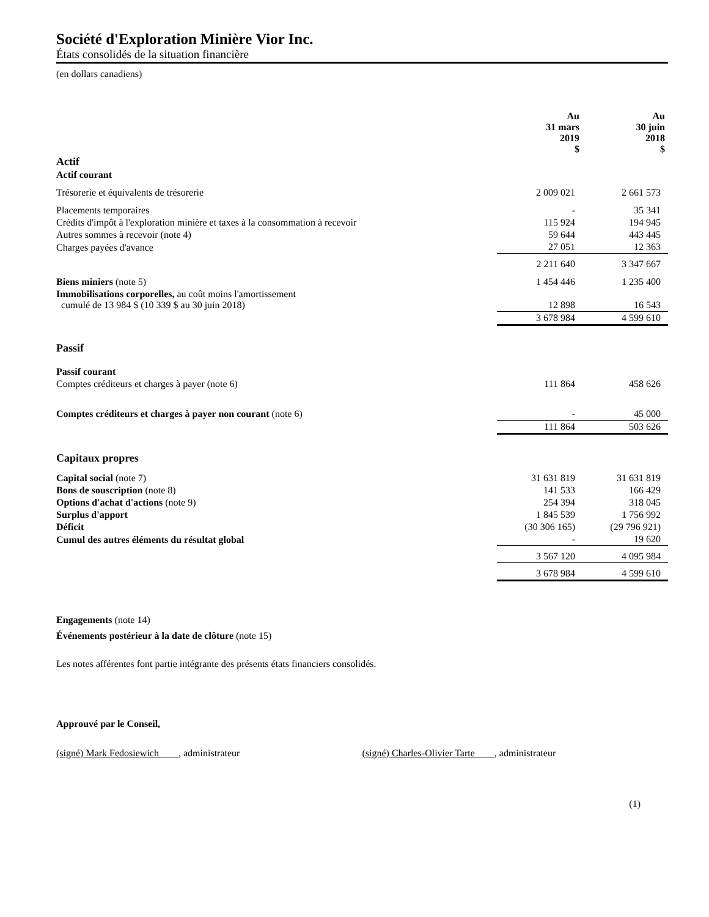Société d'Exploration Minière Vior Inc.
États consolidés de la situation financière
(en dollars canadiens)
| | Au 31 mars 2019 $ | Au 30 juin 2018 $ |
| --- | --- | --- |
| Actif | | |
| Actif courant | | |
| Trésorerie et équivalents de trésorerie | 2 009 021 | 2 661 573 |
| Placements temporaires | - | 35 341 |
| Crédits d'impôt à l'exploration minière et taxes à la consommation à recevoir | 115 924 | 194 945 |
| Autres sommes à recevoir (note 4) | 59 644 | 443 445 |
| Charges payées d'avance | 27 051 | 12 363 |
| | 2 211 640 | 3 347 667 |
| Biens miniers (note 5) | 1 454 446 | 1 235 400 |
| Immobilisations corporelles, au coût moins l'amortissement cumulé de 13 984 $ (10 339 $ au 30 juin 2018) | 12 898 | 16 543 |
| | 3 678 984 | 4 599 610 |
| Passif | | |
| Passif courant | | |
| Comptes créditeurs et charges à payer (note 6) | 111 864 | 458 626 |
| Comptes créditeurs et charges à payer non courant (note 6) | - | 45 000 |
| | 111 864 | 503 626 |
| Capitaux propres | | |
| Capital social (note 7) | 31 631 819 | 31 631 819 |
| Bons de souscription (note 8) | 141 533 | 166 429 |
| Options d'achat d'actions (note 9) | 254 394 | 318 045 |
| Surplus d'apport | 1 845 539 | 1 756 992 |
| Déficit | (30 306 165) | (29 796 921) |
| Cumul des autres éléments du résultat global | - | 19 620 |
| | 3 567 120 | 4 095 984 |
| | 3 678 984 | 4 599 610 |
Engagements (note 14)
Événements postérieur à la date de clôture (note 15)
Les notes afférentes font partie intégrante des présents états financiers consolidés.
Approuvé par le Conseil,
(signé) Mark Fedosiewich , administrateur (signé) Charles-Olivier Tarte , administrateur
(1)